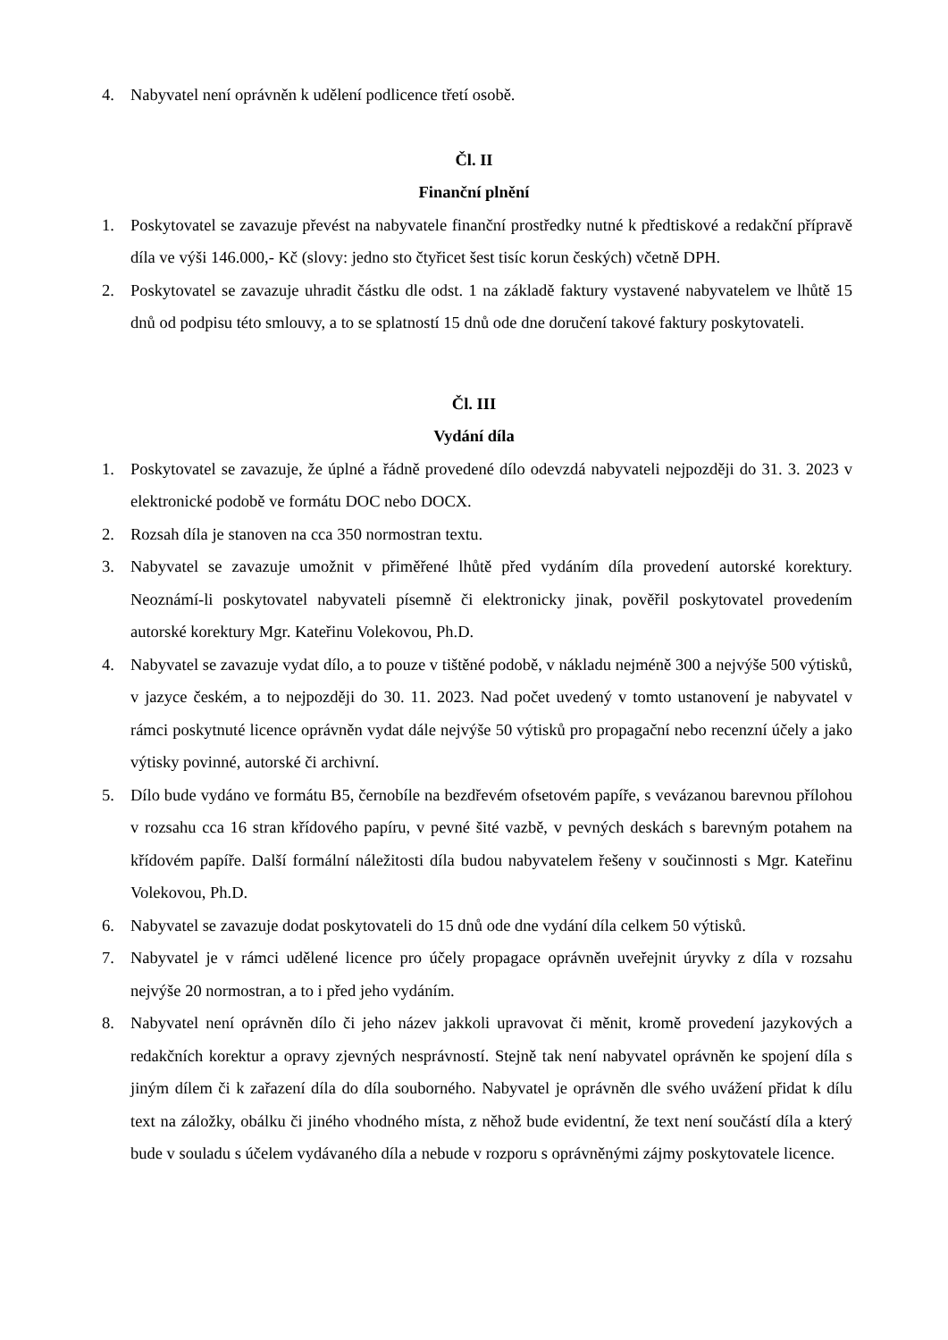4. Nabyvatel není oprávněn k udělení podlicence třetí osobě.
Čl. II
Finanční plnění
1. Poskytovatel se zavazuje převést na nabyvatele finanční prostředky nutné k předtiskové a redakční přípravě díla ve výši 146.000,- Kč (slovy: jedno sto čtyřicet šest tisíc korun českých) včetně DPH.
2. Poskytovatel se zavazuje uhradit částku dle odst. 1 na základě faktury vystavené nabyvatelem ve lhůtě 15 dnů od podpisu této smlouvy, a to se splatností 15 dnů ode dne doručení takové faktury poskytovateli.
Čl. III
Vydání díla
1. Poskytovatel se zavazuje, že úplné a řádně provedené dílo odevzdá nabyvateli nejpozději do 31. 3. 2023 v elektronické podobě ve formátu DOC nebo DOCX.
2. Rozsah díla je stanoven na cca 350 normostran textu.
3. Nabyvatel se zavazuje umožnit v přiměřené lhůtě před vydáním díla provedení autorské korektury. Neoznámí-li poskytovatel nabyvateli písemně či elektronicky jinak, pověřil poskytovatel provedením autorské korektury Mgr. Kateřinu Volekovou, Ph.D.
4. Nabyvatel se zavazuje vydat dílo, a to pouze v tištěné podobě, v nákladu nejméně 300 a nejvýše 500 výtisků, v jazyce českém, a to nejpozději do 30. 11. 2023. Nad počet uvedený v tomto ustanovení je nabyvatel v rámci poskytnuté licence oprávněn vydat dále nejvýše 50 výtisků pro propagační nebo recenzní účely a jako výtisky povinné, autorské či archivní.
5. Dílo bude vydáno ve formátu B5, černobíle na bezdřevém ofsetovém papíře, s vevázanou barevnou přílohou v rozsahu cca 16 stran křídového papíru, v pevné šité vazbě, v pevných deskách s barevným potahem na křídovém papíře. Další formální náležitosti díla budou nabyvatelem řešeny v součinnosti s Mgr. Kateřinu Volekovou, Ph.D.
6. Nabyvatel se zavazuje dodat poskytovateli do 15 dnů ode dne vydání díla celkem 50 výtisků.
7. Nabyvatel je v rámci udělené licence pro účely propagace oprávněn uveřejnit úryvky z díla v rozsahu nejvýše 20 normostran, a to i před jeho vydáním.
8. Nabyvatel není oprávněn dílo či jeho název jakkoli upravovat či měnit, kromě provedení jazykových a redakčních korektur a opravy zjevných nesprávností. Stejně tak není nabyvatel oprávněn ke spojení díla s jiným dílem či k zařazení díla do díla souborného. Nabyvatel je oprávněn dle svého uvážení přidat k dílu text na záložky, obálku či jiného vhodného místa, z něhož bude evidentní, že text není součástí díla a který bude v souladu s účelem vydávaného díla a nebude v rozporu s oprávněnými zájmy poskytovatele licence.